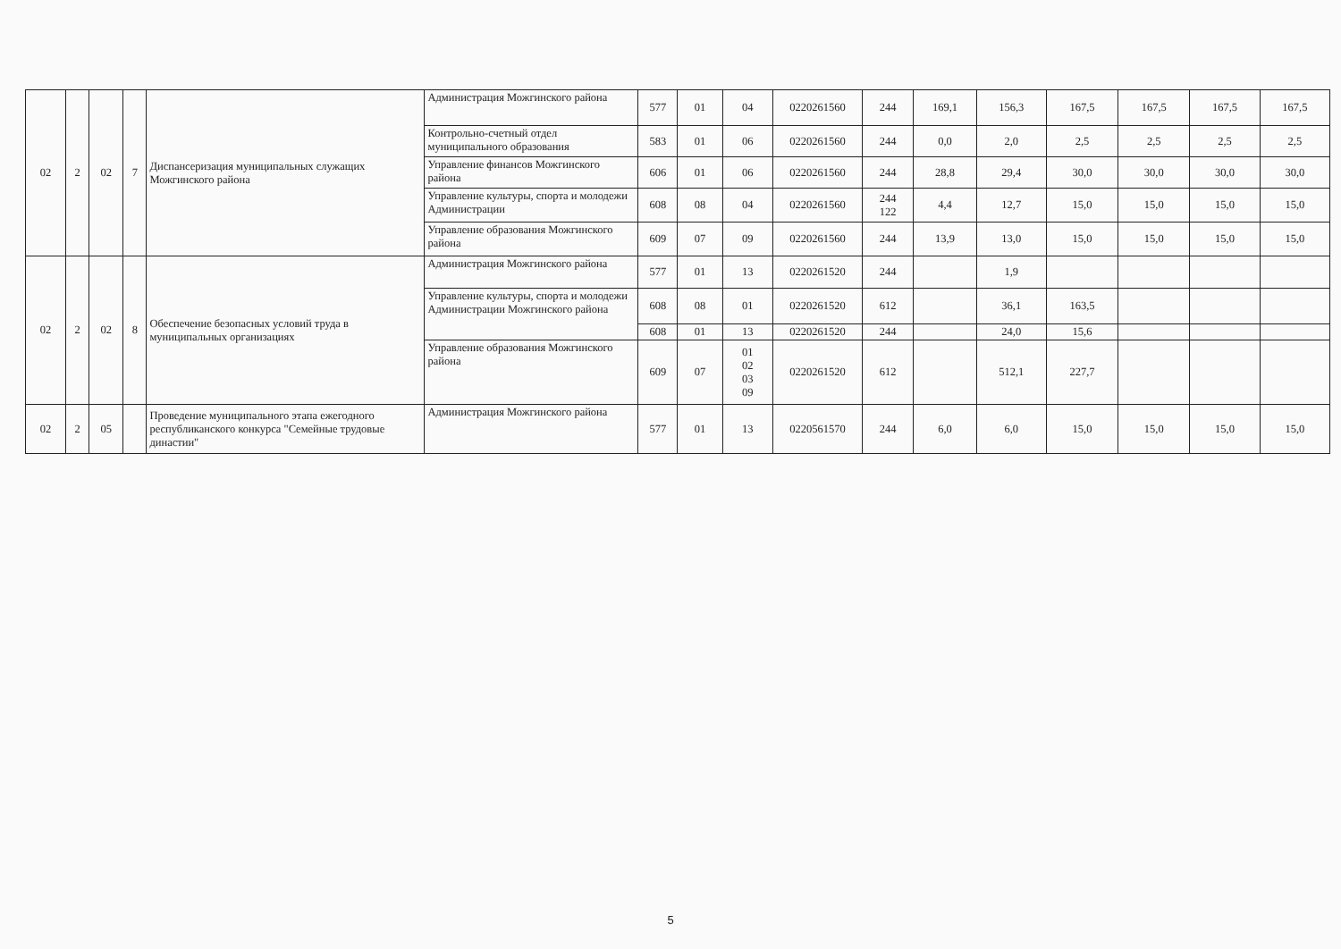| 02 | 2 | 02 | 7 | Диспансеризация муниципальных служащих Можгинского района | Администрация Можгинского района | 577 | 01 | 04 | 0220261560 | 244 | 169,1 | 156,3 | 167,5 | 167,5 | 167,5 | 167,5 |
| | | | | | Контрольно-счетный отдел муниципального образования | 583 | 01 | 06 | 0220261560 | 244 | 0,0 | 2,0 | 2,5 | 2,5 | 2,5 | 2,5 |
| | | | | | Управление финансов Можгинского района | 606 | 01 | 06 | 0220261560 | 244 | 28,8 | 29,4 | 30,0 | 30,0 | 30,0 | 30,0 |
| | | | | | Управление культуры, спорта и молодежи Администрации | 608 | 08 | 04 | 0220261560 | 244 122 | 4,4 | 12,7 | 15,0 | 15,0 | 15,0 | 15,0 |
| | | | | | Управление образования Можгинского района | 609 | 07 | 09 | 0220261560 | 244 | 13,9 | 13,0 | 15,0 | 15,0 | 15,0 | 15,0 |
| 02 | 2 | 02 | 8 | Обеспечение безопасных условий труда в муниципальных организациях | Администрация Можгинского района | 577 | 01 | 13 | 0220261520 | 244 | | 1,9 | | | | |
| | | | | | Управление культуры, спорта и молодежи Администрации Можгинского района | 608 | 08 | 01 | 0220261520 | 612 | | 36,1 | 163,5 | | | |
| | | | | | | 608 | 01 | 13 | 0220261520 | 244 | | 24,0 | 15,6 | | | |
| | | | | | Управление образования Можгинского района | 609 | 07 | 01 02 03 09 | 0220261520 | 612 | | 512,1 | 227,7 | | | |
| 02 | 2 | 05 | | Проведение муниципального этапа ежегодного республиканского конкурса "Семейные трудовые династии" | Администрация Можгинского района | 577 | 01 | 13 | 0220561570 | 244 | 6,0 | 6,0 | 15,0 | 15,0 | 15,0 | 15,0 |
5